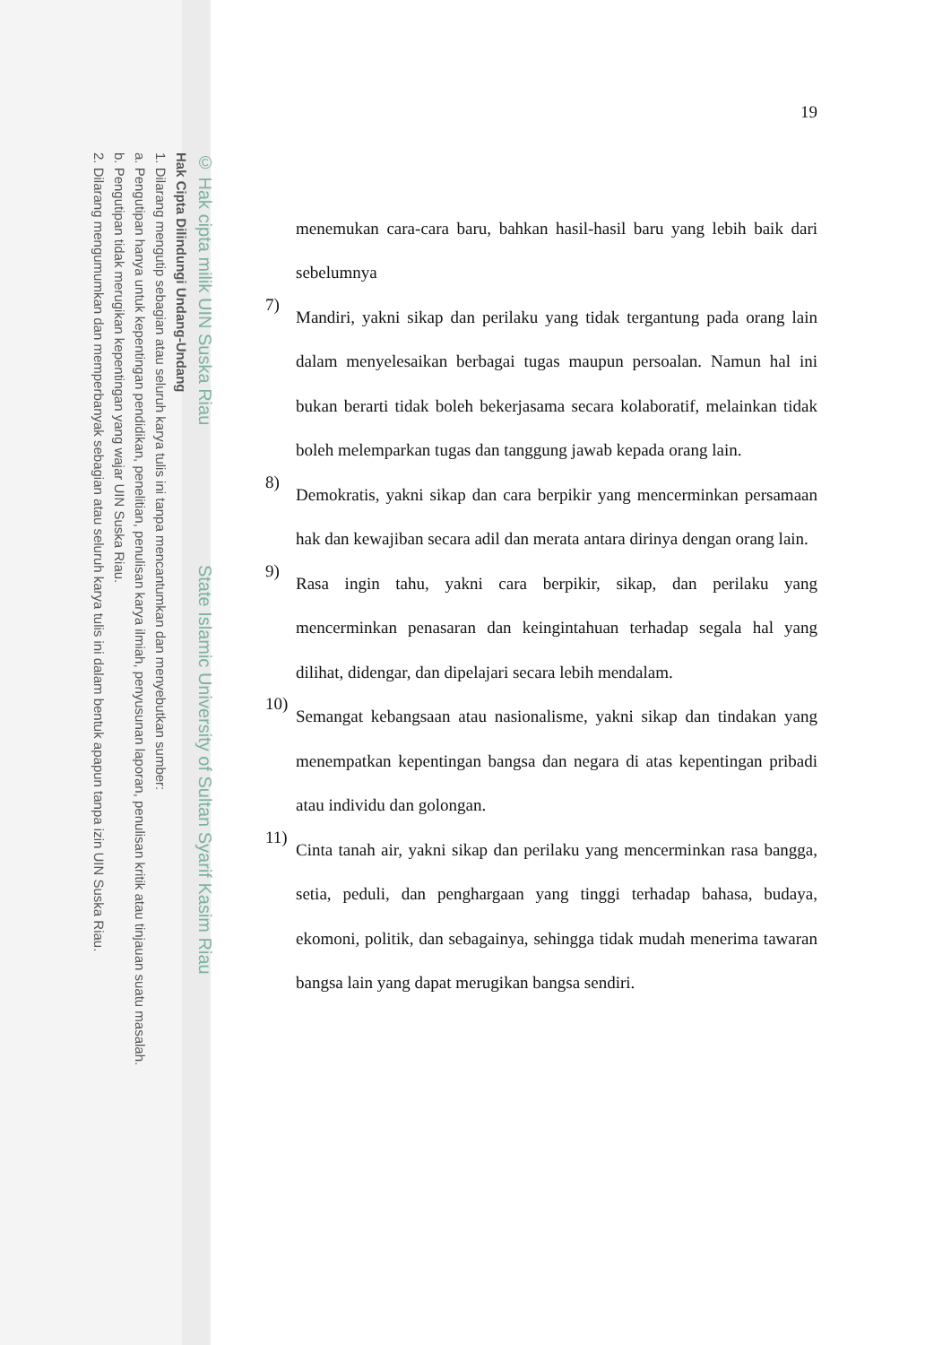© Hak cipta milik UIN Suska Riau State Islamic University of Sultan Syarif Kasim Riau
Hak Cipta Dilindungi Undang-Undang
1. Dilarang mengutip sebagian atau seluruh karya tulis ini tanpa mencantumkan dan menyebutkan sumber:
a. Pengutipan hanya untuk kepentingan pendidikan, penelitian, penulisan karya ilmiah, penyusunan laporan, penulisan kritik atau tinjauan suatu masalah.
b. Pengutipan tidak merugikan kepentingan yang wajar UIN Suska Riau.
2. Dilarang mengumumkan dan memperbanyak sebagian atau seluruh karya tulis ini dalam bentuk apapun tanpa izin UIN Suska Riau.
19
menemukan cara-cara baru, bahkan hasil-hasil baru yang lebih baik dari sebelumnya
7)
Mandiri, yakni sikap dan perilaku yang tidak tergantung pada orang lain dalam menyelesaikan berbagai tugas maupun persoalan. Namun hal ini bukan berarti tidak boleh bekerjasama secara kolaboratif, melainkan tidak boleh melemparkan tugas dan tanggung jawab kepada orang lain.
8)
Demokratis, yakni sikap dan cara berpikir yang mencerminkan persamaan hak dan kewajiban secara adil dan merata antara dirinya dengan orang lain.
9)
Rasa ingin tahu, yakni cara berpikir, sikap, dan perilaku yang mencerminkan penasaran dan keingintahuan terhadap segala hal yang dilihat, didengar, dan dipelajari secara lebih mendalam.
10)
Semangat kebangsaan atau nasionalisme, yakni sikap dan tindakan yang menempatkan kepentingan bangsa dan negara di atas kepentingan pribadi atau individu dan golongan.
11)
Cinta tanah air, yakni sikap dan perilaku yang mencerminkan rasa bangga, setia, peduli, dan penghargaan yang tinggi terhadap bahasa, budaya, ekomoni, politik, dan sebagainya, sehingga tidak mudah menerima tawaran bangsa lain yang dapat merugikan bangsa sendiri.